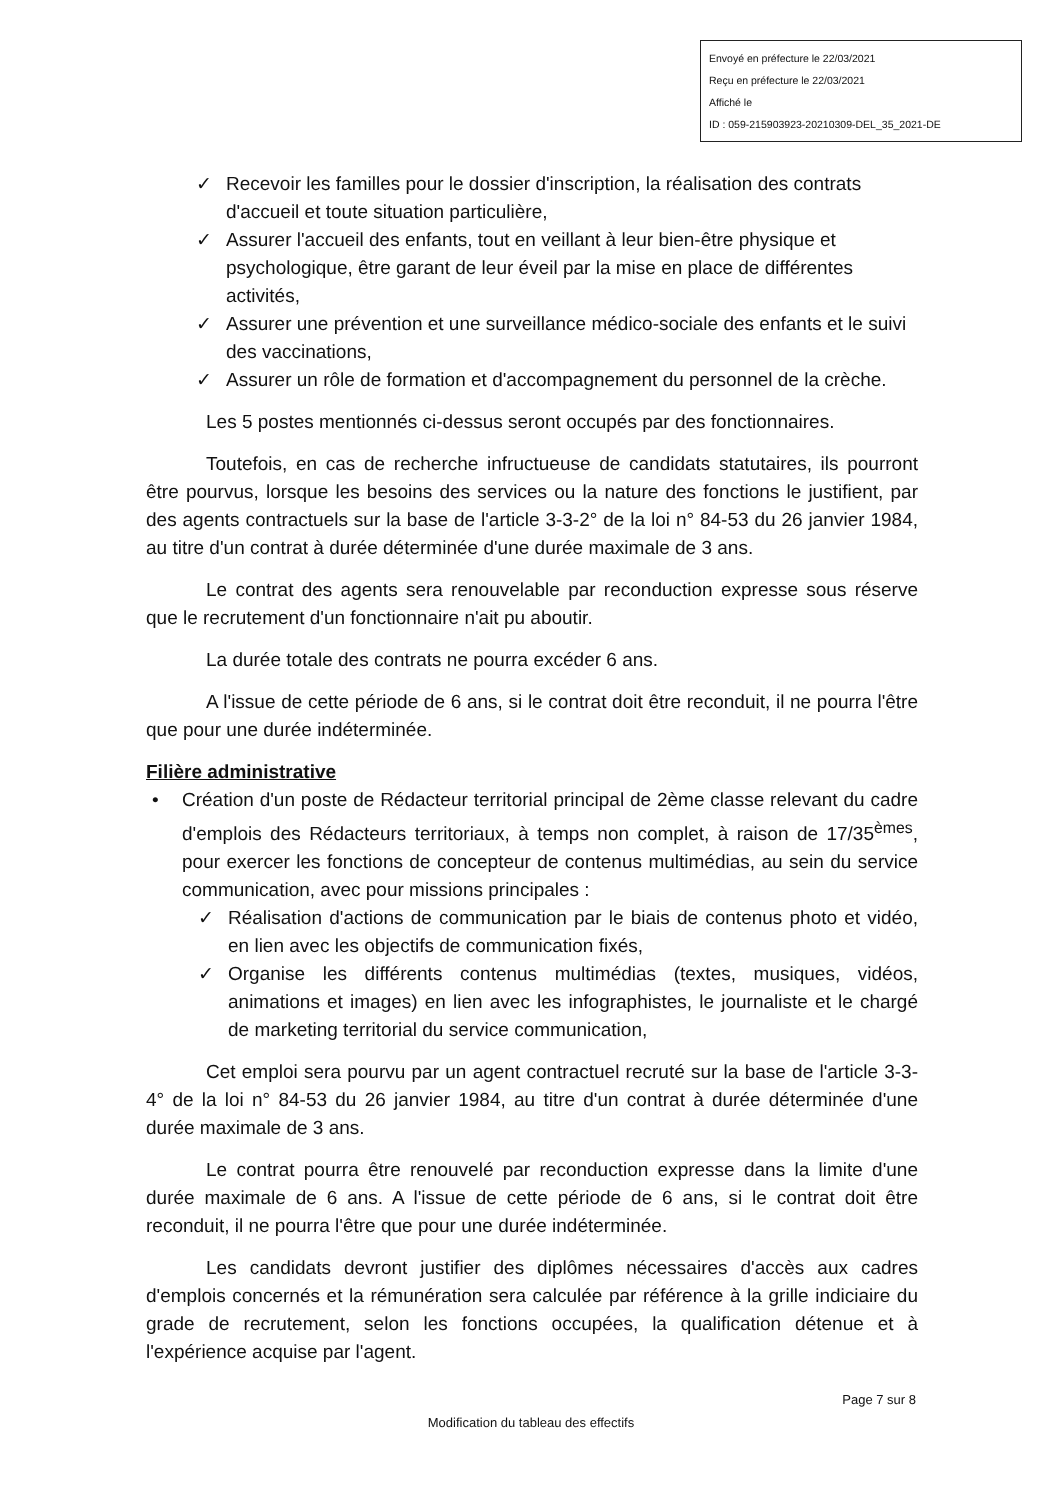Envoyé en préfecture le 22/03/2021
Reçu en préfecture le 22/03/2021
Affiché le
ID : 059-215903923-20210309-DEL_35_2021-DE
✓ Recevoir les familles pour le dossier d'inscription, la réalisation des contrats d'accueil et toute situation particulière,
✓ Assurer l'accueil des enfants, tout en veillant à leur bien-être physique et psychologique, être garant de leur éveil par la mise en place de différentes activités,
✓ Assurer une prévention et une surveillance médico-sociale des enfants et le suivi des vaccinations,
✓ Assurer un rôle de formation et d'accompagnement du personnel de la crèche.
Les 5 postes mentionnés ci-dessus seront occupés par des fonctionnaires.
Toutefois, en cas de recherche infructueuse de candidats statutaires, ils pourront être pourvus, lorsque les besoins des services ou la nature des fonctions le justifient, par des agents contractuels sur la base de l'article 3-3-2° de la loi n° 84-53 du 26 janvier 1984, au titre d'un contrat à durée déterminée d'une durée maximale de 3 ans.
Le contrat des agents sera renouvelable par reconduction expresse sous réserve que le recrutement d'un fonctionnaire n'ait pu aboutir.
La durée totale des contrats ne pourra excéder 6 ans.
A l'issue de cette période de 6 ans, si le contrat doit être reconduit, il ne pourra l'être que pour une durée indéterminée.
Filière administrative
• Création d'un poste de Rédacteur territorial principal de 2ème classe relevant du cadre d'emplois des Rédacteurs territoriaux, à temps non complet, à raison de 17/35<sup>èmes</sup>, pour exercer les fonctions de concepteur de contenus multimédias, au sein du service communication, avec pour missions principales :
✓ Réalisation d'actions de communication par le biais de contenus photo et vidéo, en lien avec les objectifs de communication fixés,
✓ Organise les différents contenus multimédias (textes, musiques, vidéos, animations et images) en lien avec les infographistes, le journaliste et le chargé de marketing territorial du service communication,
Cet emploi sera pourvu par un agent contractuel recruté sur la base de l'article 3-3-4° de la loi n° 84-53 du 26 janvier 1984, au titre d'un contrat à durée déterminée d'une durée maximale de 3 ans.
Le contrat pourra être renouvelé par reconduction expresse dans la limite d'une durée maximale de 6 ans. A l'issue de cette période de 6 ans, si le contrat doit être reconduit, il ne pourra l'être que pour une durée indéterminée.
Les candidats devront justifier des diplômes nécessaires d'accès aux cadres d'emplois concernés et la rémunération sera calculée par référence à la grille indiciaire du grade de recrutement, selon les fonctions occupées, la qualification détenue et à l'expérience acquise par l'agent.
Page 7 sur 8
Modification du tableau des effectifs